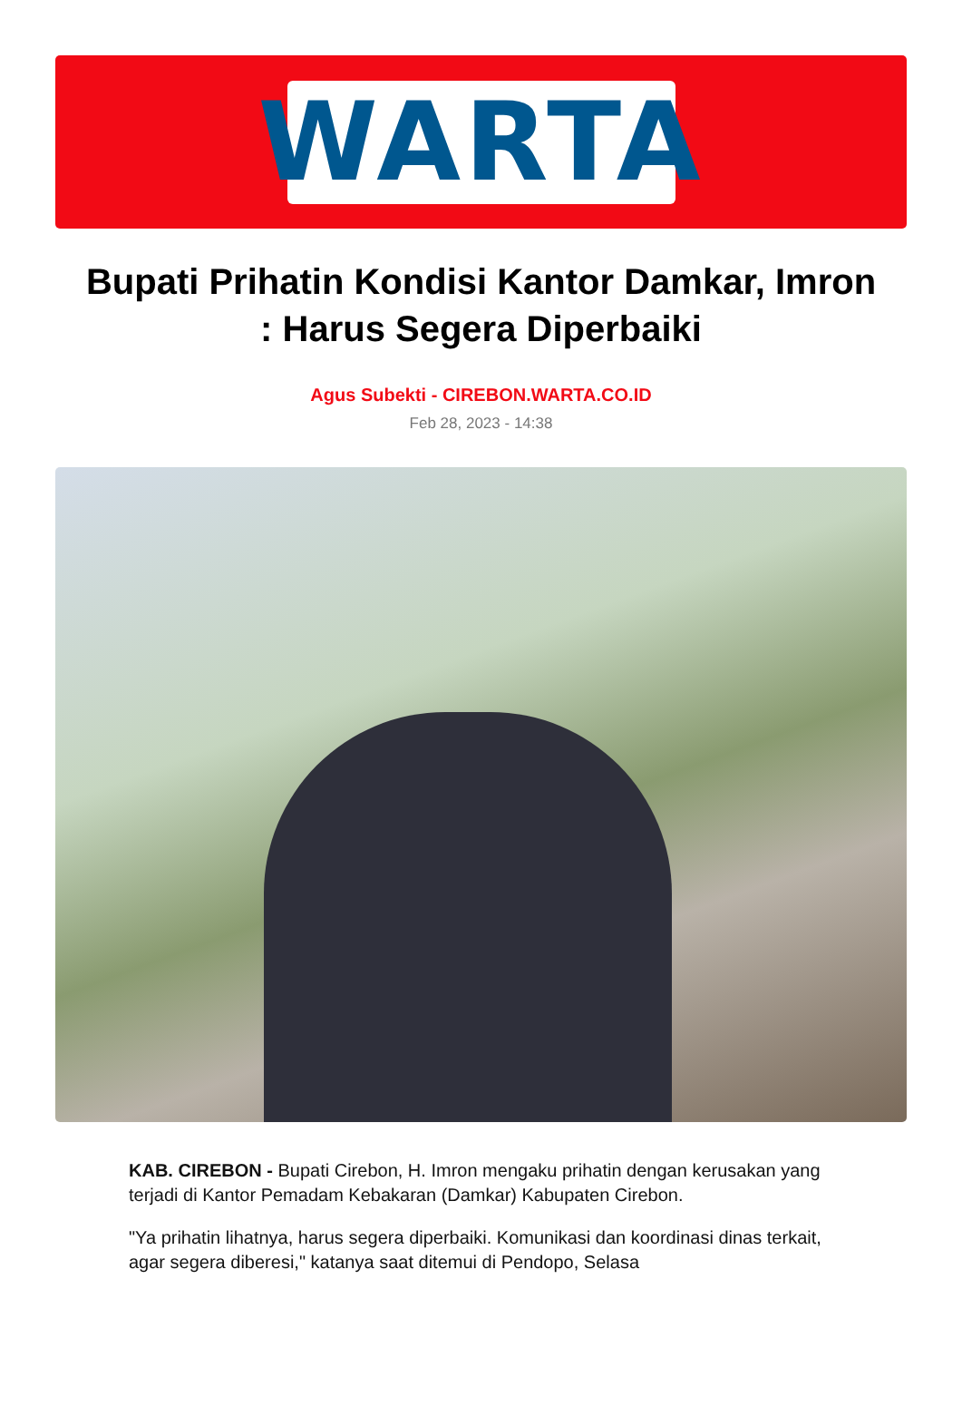WARTA
Bupati Prihatin Kondisi Kantor Damkar, Imron : Harus Segera Diperbaiki
Agus Subekti - CIREBON.WARTA.CO.ID
Feb 28, 2023 - 14:38
KAB. CIREBON - Bupati Cirebon, H. Imron mengaku prihatin dengan kerusakan yang terjadi di Kantor Pemadam Kebakaran (Damkar) Kabupaten Cirebon.
"Ya prihatin lihatnya, harus segera diperbaiki. Komunikasi dan koordinasi dinas terkait, agar segera diberesi," katanya saat ditemui di Pendopo, Selasa